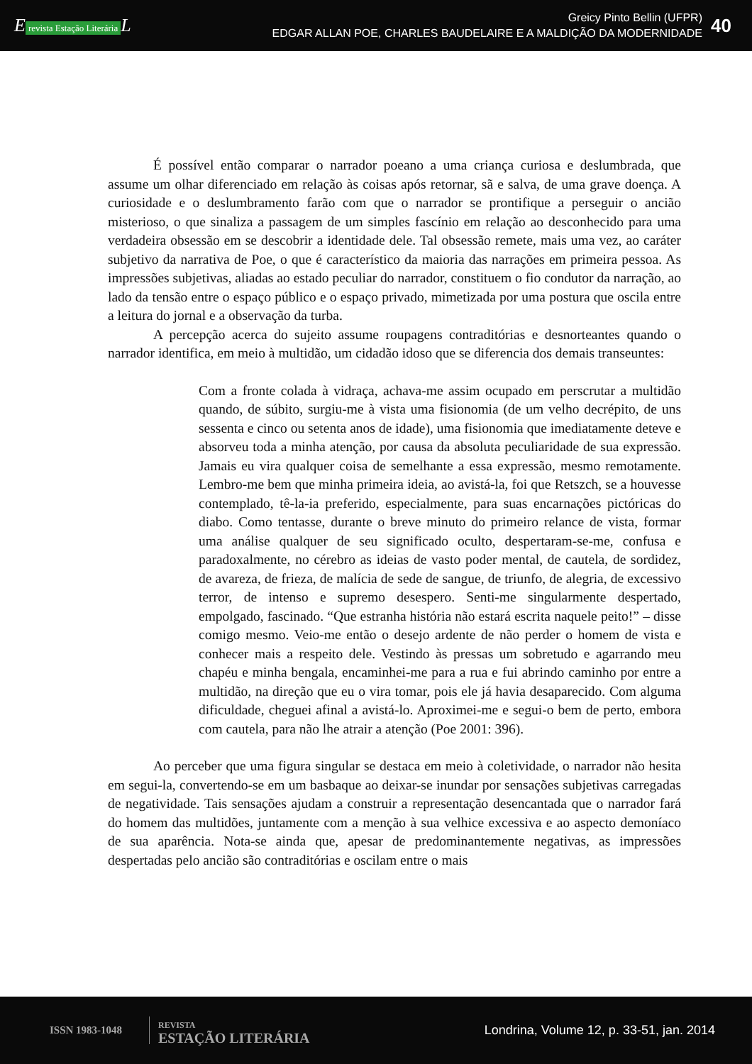E revista Estação Literária L
Greicy Pinto Bellin (UFPR)
EDGAR ALLAN POE, CHARLES BAUDELAIRE E A MALDIÇÃO DA MODERNIDADE
40
É possível então comparar o narrador poeano a uma criança curiosa e deslumbrada, que assume um olhar diferenciado em relação às coisas após retornar, sã e salva, de uma grave doença. A curiosidade e o deslumbramento farão com que o narrador se prontifique a perseguir o ancião misterioso, o que sinaliza a passagem de um simples fascínio em relação ao desconhecido para uma verdadeira obsessão em se descobrir a identidade dele. Tal obsessão remete, mais uma vez, ao caráter subjetivo da narrativa de Poe, o que é característico da maioria das narrações em primeira pessoa. As impressões subjetivas, aliadas ao estado peculiar do narrador, constituem o fio condutor da narração, ao lado da tensão entre o espaço público e o espaço privado, mimetizada por uma postura que oscila entre a leitura do jornal e a observação da turba.
A percepção acerca do sujeito assume roupagens contraditórias e desnorteantes quando o narrador identifica, em meio à multidão, um cidadão idoso que se diferencia dos demais transeuntes:
Com a fronte colada à vidraça, achava-me assim ocupado em perscrutar a multidão quando, de súbito, surgiu-me à vista uma fisionomia (de um velho decrépito, de uns sessenta e cinco ou setenta anos de idade), uma fisionomia que imediatamente deteve e absorveu toda a minha atenção, por causa da absoluta peculiaridade de sua expressão. Jamais eu vira qualquer coisa de semelhante a essa expressão, mesmo remotamente. Lembro-me bem que minha primeira ideia, ao avistá-la, foi que Retszch, se a houvesse contemplado, tê-la-ia preferido, especialmente, para suas encarnações pictóricas do diabo. Como tentasse, durante o breve minuto do primeiro relance de vista, formar uma análise qualquer de seu significado oculto, despertaram-se-me, confusa e paradoxalmente, no cérebro as ideias de vasto poder mental, de cautela, de sordidez, de avareza, de frieza, de malícia de sede de sangue, de triunfo, de alegria, de excessivo terror, de intenso e supremo desespero. Senti-me singularmente despertado, empolgado, fascinado. “Que estranha história não estará escrita naquele peito!” – disse comigo mesmo. Veio-me então o desejo ardente de não perder o homem de vista e conhecer mais a respeito dele. Vestindo às pressas um sobretudo e agarrando meu chapéu e minha bengala, encaminhei-me para a rua e fui abrindo caminho por entre a multidão, na direção que eu o vira tomar, pois ele já havia desaparecido. Com alguma dificuldade, cheguei afinal a avistá-lo. Aproximei-me e segui-o bem de perto, embora com cautela, para não lhe atrair a atenção (Poe 2001: 396).
Ao perceber que uma figura singular se destaca em meio à coletividade, o narrador não hesita em segui-la, convertendo-se em um basbaque ao deixar-se inundar por sensações subjetivas carregadas de negatividade. Tais sensações ajudam a construir a representação desencantada que o narrador fará do homem das multidões, juntamente com a menção à sua velhice excessiva e ao aspecto demoníaco de sua aparência. Nota-se ainda que, apesar de predominantemente negativas, as impressões despertadas pelo ancião são contraditórias e oscilam entre o mais
ISSN 1983-1048
REVISTA
ESTAÇÃO LITERÁRIA
Londrina, Volume 12, p. 33-51, jan. 2014